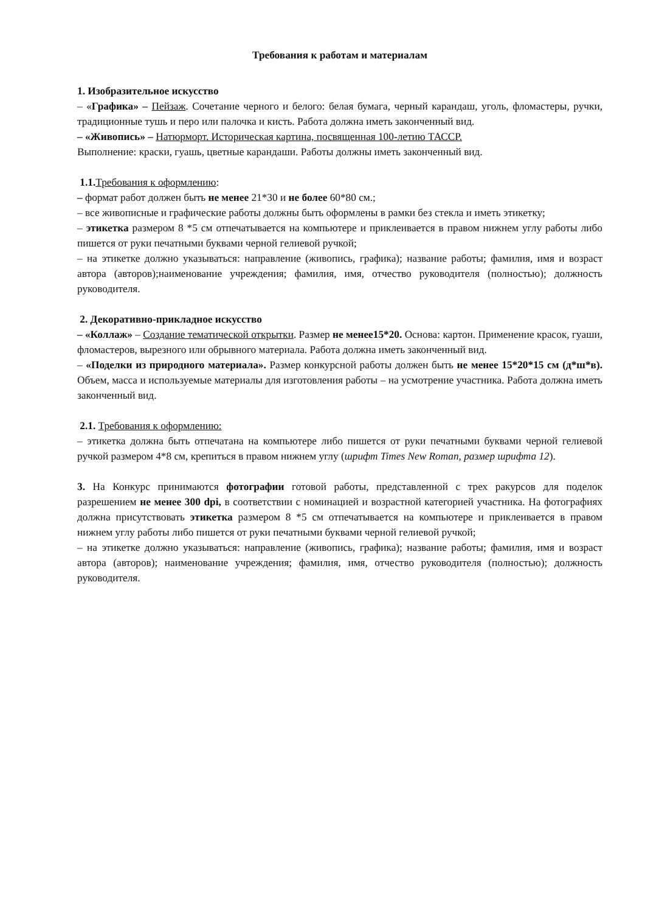Требования к работам и материалам
1. Изобразительное искусство
– «Графика» – Пейзаж. Сочетание черного и белого: белая бумага, черный карандаш, уголь, фломастеры, ручки, традиционные тушь и перо или палочка и кисть. Работа должна иметь законченный вид.
– «Живопись» – Натюрморт. Историческая картина, посвященная 100-летию ТАССР.
Выполнение: краски, гуашь, цветные карандаши. Работы должны иметь законченный вид.
1.1. Требования к оформлению:
– формат работ должен быть не менее 21*30 и не более 60*80 см.;
– все живописные и графические работы должны быть оформлены в рамки без стекла и иметь этикетку;
– этикетка размером 8 *5 см отпечатывается на компьютере и приклеивается в правом нижнем углу работы либо пишется от руки печатными буквами черной гелиевой ручкой;
– на этикетке должно указываться: направление (живопись, графика); название работы; фамилия, имя и возраст автора (авторов);наименование учреждения; фамилия, имя, отчество руководителя (полностью); должность руководителя.
2. Декоративно-прикладное искусство
– «Коллаж» – Создание тематической открытки. Размер не менее15*20. Основа: картон. Применение красок, гуаши, фломастеров, вырезного или обрывного материала. Работа должна иметь законченный вид.
– «Поделки из природного материала». Размер конкурсной работы должен быть не менее 15*20*15 см (д*ш*в). Объем, масса и используемые материалы для изготовления работы – на усмотрение участника. Работа должна иметь законченный вид.
2.1. Требования к оформлению:
– этикетка должна быть отпечатана на компьютере либо пишется от руки печатными буквами черной гелиевой ручкой размером 4*8 см, крепиться в правом нижнем углу (шрифт Times New Roman, размер шрифта 12).
3. На Конкурс принимаются фотографии готовой работы, представленной с трех ракурсов для поделок разрешением не менее 300 dpi, в соответствии с номинацией и возрастной категорией участника. На фотографиях должна присутствовать этикетка размером 8 *5 см отпечатывается на компьютере и приклеивается в правом нижнем углу работы либо пишется от руки печатными буквами черной гелиевой ручкой;
– на этикетке должно указываться: направление (живопись, графика); название работы; фамилия, имя и возраст автора (авторов); наименование учреждения; фамилия, имя, отчество руководителя (полностью); должность руководителя.